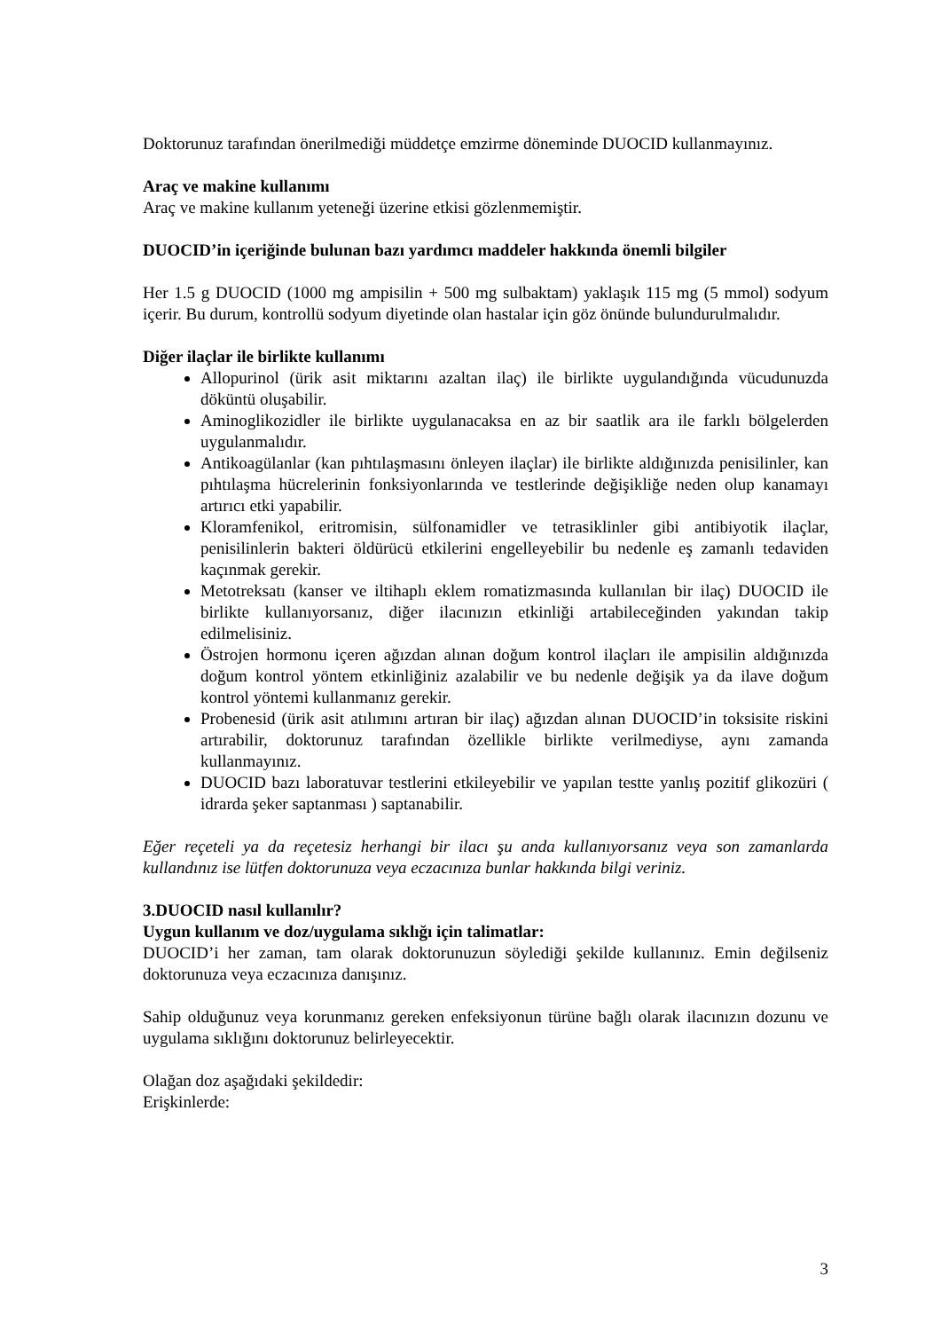Doktorunuz tarafından önerilmediği müddetçe emzirme döneminde DUOCID kullanmayınız.
Araç ve makine kullanımı
Araç ve makine kullanım yeteneği üzerine etkisi gözlenmemiştir.
DUOCID’in içeriğinde bulunan bazı yardımcı maddeler hakkında önemli bilgiler
Her 1.5 g DUOCID (1000 mg ampisilin + 500 mg sulbaktam) yaklaşık 115 mg (5 mmol) sodyum içerir. Bu durum, kontrollü sodyum diyetinde olan hastalar için göz önünde bulundurulmalıdır.
Diğer ilaçlar ile birlikte kullanımı
Allopurinol (ürik asit miktarını azaltan ilaç) ile birlikte uygulandığında vücudunuzda döküntü oluşabilir.
Aminoglikozidler ile birlikte uygulanacaksa en az bir saatlik ara ile farklı bölgelerden uygulanmalıdır.
Antikoagülanlar (kan pıhtılaşmasını önleyen ilaçlar) ile birlikte aldığınızda penisilinler, kan pıhtılaşma hücrelerinin fonksiyonlarında ve testlerinde değişikliğe neden olup kanamayı artırıcı etki yapabilir.
Kloramfenikol, eritromisin, sülfonamidler ve tetrasiklinler gibi antibiyotik ilaçlar, penisilinlerin bakteri öldürücü etkilerini engelleyebilir bu nedenle eş zamanlı tedaviden kaçınmak gerekir.
Metotreksatı (kanser ve iltihaplı eklem romatizmasında kullanılan bir ilaç) DUOCID ile birlikte kullanıyorsanız, diğer ilacınızın etkinliği artabileceğinden yakından takip edilmelisiniz.
Östrojen hormonu içeren ağızdan alınan doğum kontrol ilaçları ile ampisilin aldığınızda doğum kontrol yöntem etkinliğiniz azalabilir ve bu nedenle değişik ya da ilave doğum kontrol yöntemi kullanmanız gerekir.
Probenesid (ürik asit atılımını artıran bir ilaç) ağızdan alınan DUOCID’in toksisite riskini artırabilir, doktorunuz tarafından özellikle birlikte verilmediyse, aynı zamanda kullanmayınız.
DUOCID bazı laboratuvar testlerini etkileyebilir ve yapılan testte yanlış pozitif glikozüri ( idrarda şeker saptanması ) saptanabilir.
Eğer reçeteli ya da reçetesiz herhangi bir ilacı şu anda kullanıyorsanız veya son zamanlarda kullandınız ise lütfen doktorunuza veya eczacınıza bunlar hakkında bilgi veriniz.
3.DUOCID nasıl kullanılır?
Uygun kullanım ve doz/uygulama sıklığı için talimatlar:
DUOCID’i her zaman, tam olarak doktorunuzun söylediği şekilde kullanınız. Emin değilseniz doktorunuza veya eczacınıza danışınız.
Sahip olduğunuz veya korunmanız gereken enfeksiyonun türüne bağlı olarak ilacınızın dozunu ve uygulama sıklığını doktorunuz belirleyecektir.
Olağan doz aşağıdaki şekildedir:
Erişkinlerde:
3